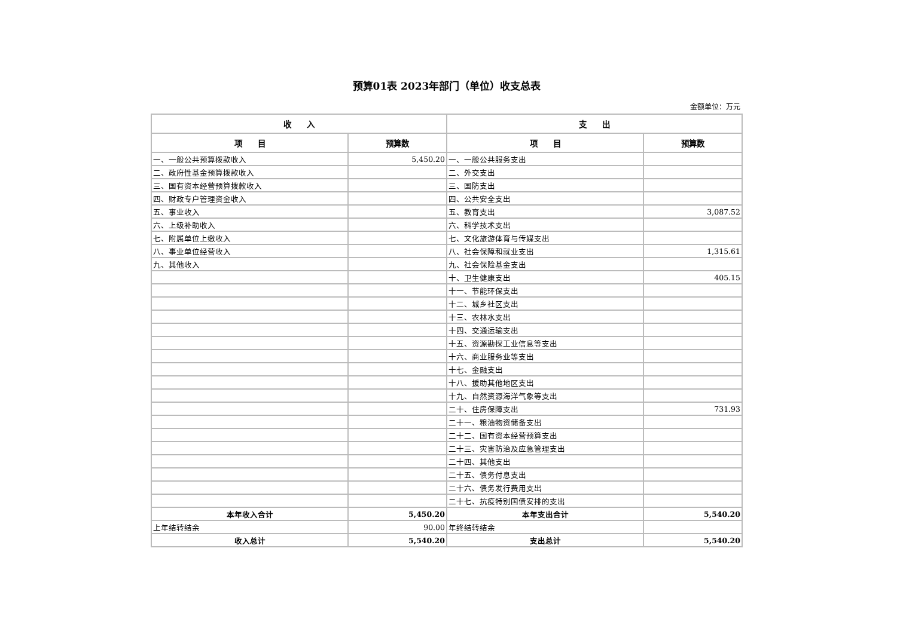预算01表 2023年部门（单位）收支总表
金额单位：万元
| 收 入 | | 支 出 | |
| --- | --- | --- | --- |
| 项 目 | 预算数 | 项 目 | 预算数 |
| 一、一般公共预算拨款收入 | 5,450.20 | 一、一般公共服务支出 | |
| 二、政府性基金预算拨款收入 | | 二、外交支出 | |
| 三、国有资本经营预算拨款收入 | | 三、国防支出 | |
| 四、财政专户管理资金收入 | | 四、公共安全支出 | |
| 五、事业收入 | | 五、教育支出 | 3,087.52 |
| 六、上级补助收入 | | 六、科学技术支出 | |
| 七、附属单位上缴收入 | | 七、文化旅游体育与传媒支出 | |
| 八、事业单位经营收入 | | 八、社会保障和就业支出 | 1,315.61 |
| 九、其他收入 | | 九、社会保险基金支出 | |
| | | 十、卫生健康支出 | 405.15 |
| | | 十一、节能环保支出 | |
| | | 十二、城乡社区支出 | |
| | | 十三、农林水支出 | |
| | | 十四、交通运输支出 | |
| | | 十五、资源勘探工业信息等支出 | |
| | | 十六、商业服务业等支出 | |
| | | 十七、金融支出 | |
| | | 十八、援助其他地区支出 | |
| | | 十九、自然资源海洋气象等支出 | |
| | | 二十、住房保障支出 | 731.93 |
| | | 二十一、粮油物资储备支出 | |
| | | 二十二、国有资本经营预算支出 | |
| | | 二十三、灾害防治及应急管理支出 | |
| | | 二十四、其他支出 | |
| | | 二十五、债务付息支出 | |
| | | 二十六、债务发行费用支出 | |
| | | 二十七、抗疫特别国债安排的支出 | |
| 本年收入合计 | 5,450.20 | 本年支出合计 | 5,540.20 |
| 上年结转结余 | 90.00 | 年终结转结余 | |
| 收入总计 | 5,540.20 | 支出总计 | 5,540.20 |